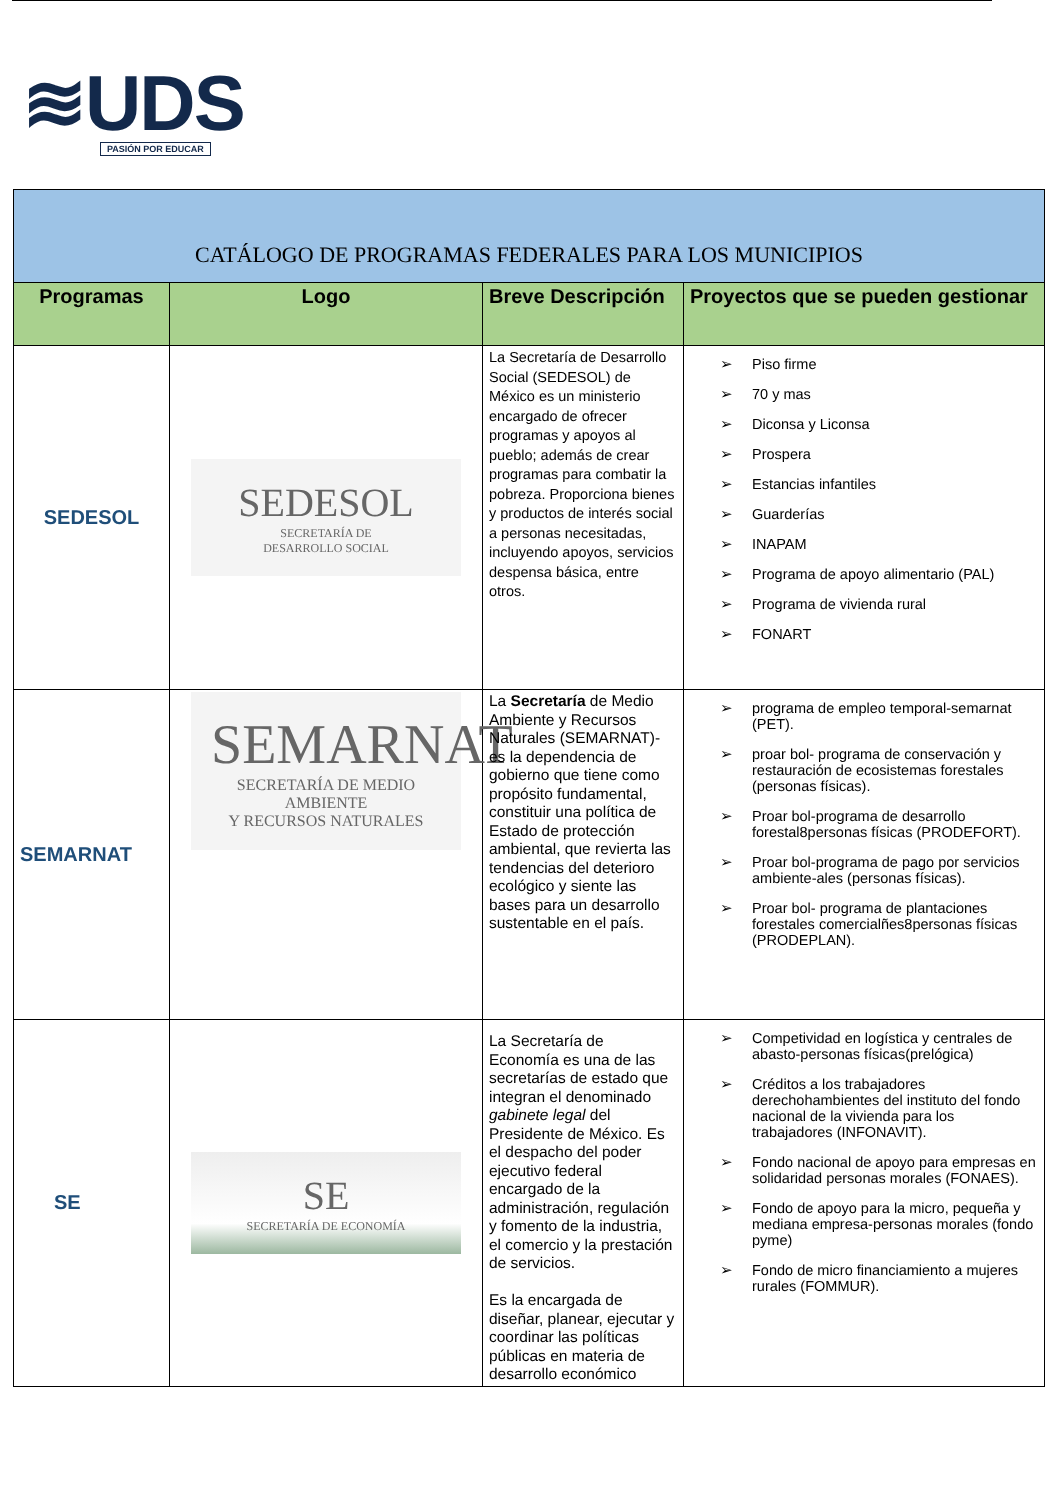≋UDS
PASIÓN POR EDUCAR
| CATÁLOGO DE PROGRAMAS FEDERALES PARA LOS MUNICIPIOS | | | |
| --- | --- | --- | --- |
| Programas | Logo | Breve Descripción | Proyectos que se pueden gestionar |
| SEDESOL | SEDESOL SECRETARÍA DE DESARROLLO SOCIAL | La Secretaría de Desarrollo Social (SEDESOL) de México es un ministerio encargado de ofrecer programas y apoyos al pueblo; además de crear programas para combatir la pobreza. Proporciona bienes y productos de interés social a personas necesitadas, incluyendo apoyos, servicios despensa básica, entre otros. | Piso firme 70 y mas Diconsa y Liconsa Prospera Estancias infantiles Guarderías INAPAM Programa de apoyo alimentario (PAL) Programa de vivienda rural FONART |
| SEMARNAT | SEMARNAT SECRETARÍA DE MEDIO AMBIENTE Y RECURSOS NATURALES | La Secretaría de Medio Ambiente y Recursos Naturales (SEMARNAT)- es la dependencia de gobierno que tiene como propósito fundamental, constituir una política de Estado de protección ambiental, que revierta las tendencias del deterioro ecológico y siente las bases para un desarrollo sustentable en el país. | programa de empleo temporal-semarnat (PET). proar bol- programa de conservación y restauración de ecosistemas forestales (personas físicas). Proar bol-programa de desarrollo forestal8personas físicas (PRODEFORT). Proar bol-programa de pago por servicios ambiente-ales (personas físicas). Proar bol- programa de plantaciones forestales comercialñes8personas físicas (PRODEPLAN). |
| SE | SE SECRETARÍA DE ECONOMÍA | La Secretaría de Economía es una de las secretarías de estado que integran el denominado gabinete legal del Presidente de México. Es el despacho del poder ejecutivo federal encargado de la administración, regulación y fomento de la industria, el comercio y la prestación de servicios. Es la encargada de diseñar, planear, ejecutar y coordinar las políticas públicas en materia de desarrollo económico | Competividad en logística y centrales de abasto-personas físicas(prelógica) Créditos a los trabajadores derechohambientes del instituto del fondo nacional de la vivienda para los trabajadores (INFONAVIT). Fondo nacional de apoyo para empresas en solidaridad personas morales (FONAES). Fondo de apoyo para la micro, pequeña y mediana empresa-personas morales (fondo pyme) Fondo de micro financiamiento a mujeres rurales (FOMMUR). |